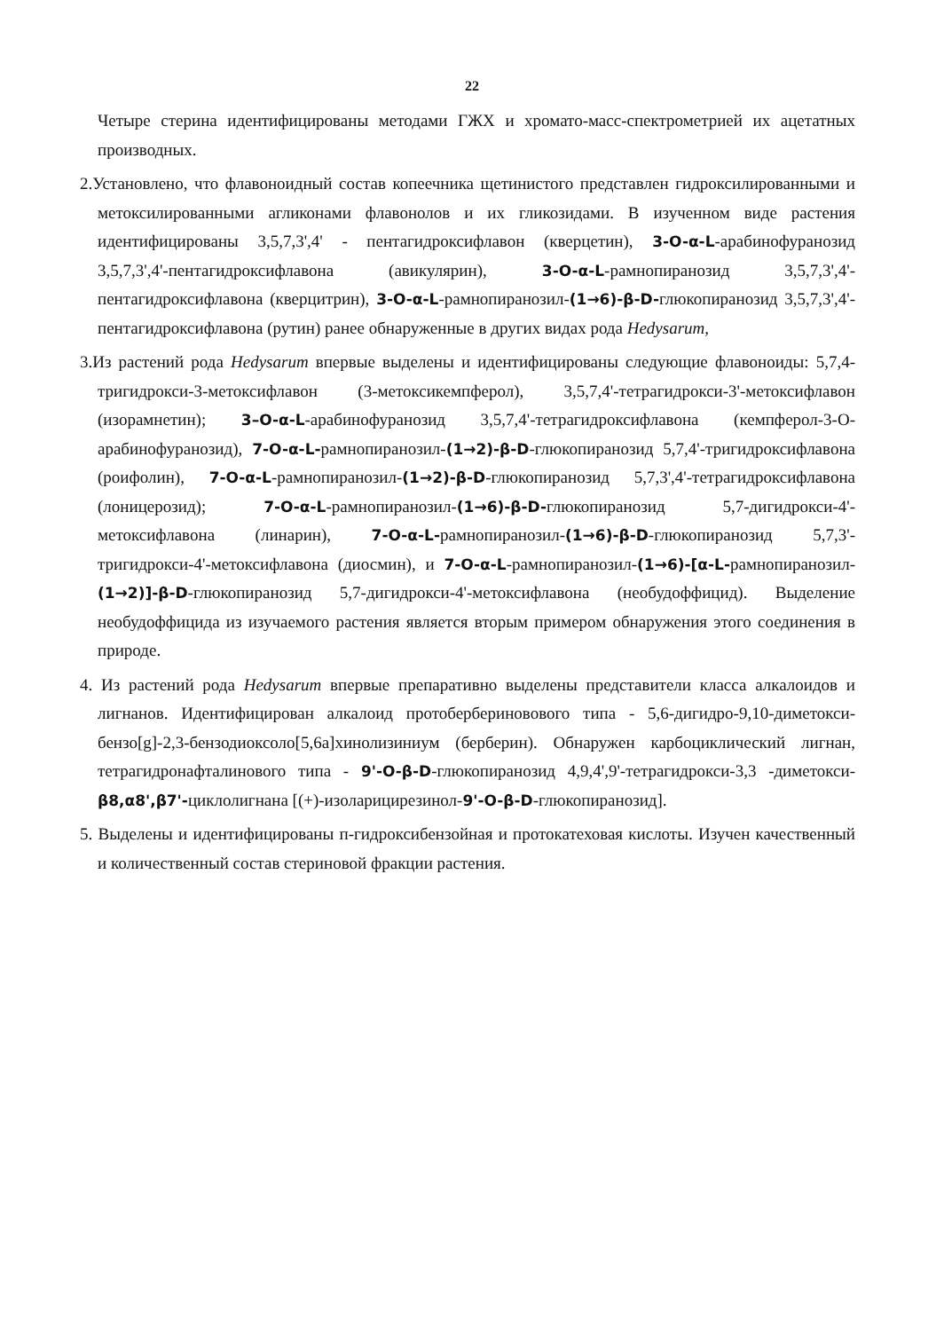22
Четыре стерина идентифицированы методами ГЖХ и хромато-масс-спектрометрией их ацетатных производных.
2.Установлено, что флавоноидный состав копеечника щетинистого представлен гидроксилированными и метоксилированными агликонами флавонолов и их гликозидами. В изученном виде растения идентифицированы 3,5,7,3',4' - пентагидроксифлавон (кверцетин), 3-O-α-L-арабинофуранозид 3,5,7,3',4'-пентагидроксифлавона (авикулярин), 3-O-α-L-рамнопиранозид 3,5,7,3',4'-пентагидроксифлавона (кверцитрин), 3-O-α-L-рамнопиранозил-(1→6)-β-D-глюкопиранозид 3,5,7,3',4'-пентагидроксифлавона (рутин) ранее обнаруженные в других видах рода Hedysarum,
3.Из растений рода Hedysarum впервые выделены и идентифицированы следующие флавоноиды: 5,7,4-тригидрокси-3-метоксифлавон (3-метоксикемпферол), 3,5,7,4'-тетрагидрокси-3'-метоксифлавон (изорамнетин); 3–O-α-L-арабинофуранозид 3,5,7,4'-тетрагидроксифлавона (кемпферол-3-О-арабинофуранозид), 7-O-α-L-рамнопиранозил-(1→2)-β-D-глюкопиранозид 5,7,4'-тригидроксифлавона (роифолин), 7-O-α-L-рамнопиранозил-(1→2)-β-D-глюкопиранозид 5,7,3',4'-тетрагидроксифлавона (лоницерозид); 7-O-α-L-рамнопиранозил-(1→6)-β-D-глюкопиранозид 5,7-дигидрокси-4'-метоксифлавона (линарин), 7-O-α-L-рамнопиранозил-(1→6)-β-D-глюкопиранозид 5,7,3'-тригидрокси-4'-метоксифлавона (диосмин), и 7-O-α-L-рамнопиранозил-(1→6)-[α-L-рамнопиранозил-(1→2)]-β-D-глюкопиранозид 5,7-дигидрокси-4'-метоксифлавона (необудоффицид). Выделение необудоффицида из изучаемого растения является вторым примером обнаружения этого соединения в природе.
4. Из растений рода Hedysarum впервые препаративно выделены представители класса алкалоидов и лигнанов. Идентифицирован алкалоид протобербериновового типа - 5,6-дигидро-9,10-диметокси-бензо[g]-2,3-бензодиоксоло[5,6a]хинолизиниум (берберин). Обнаружен карбоциклический лигнан, тетрагидронафталинового типа - 9'-O-β-D-глюкопиранозид 4,9,4',9'-тетрагидрокси-3,3 -диметокси-β8,α8',β7'-циклолигнана [(+)-изоларицирезинол-9'-O-β-D-глюкопиранозид].
5. Выделены и идентифицированы п-гидроксибензойная и протокатеховая кислоты. Изучен качественный и количественный состав стериновой фракции растения.